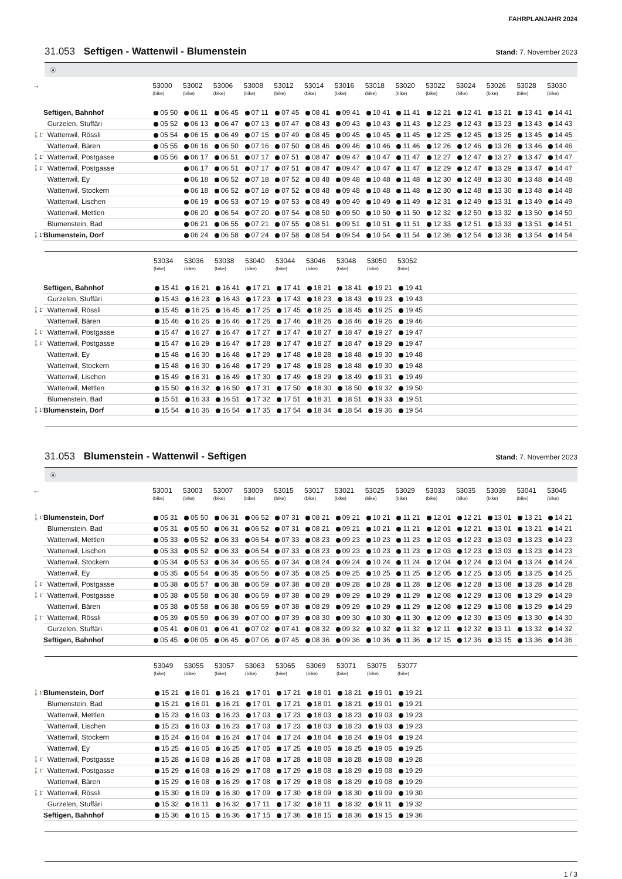FAHRPLANJAHR 2024
31.053 Seftigen - Wattenwil - Blumenstein
Stand: 7. November 2023
Ⓐ
| → | | 53000 (bike) | 53002 (bike) | 53006 (bike) | 53008 (bike) | 53012 (bike) | 53014 (bike) | 53016 (bike) | 53018 (bike) | 53020 (bike) | 53022 (bike) | 53024 (bike) | 53026 (bike) | 53028 (bike) | 53030 (bike) |
| --- | --- | --- | --- | --- | --- | --- | --- | --- | --- | --- | --- | --- | --- | --- | --- |
| | Seftigen, Bahnhof | 05 50 | 06 11 | 06 45 | 07 11 | 07 45 | 08 41 | 09 41 | 10 41 | 11 41 | 12 21 | 12 41 | 13 21 | 13 41 | 14 41 |
| | Gurzelen, Stuffäri | 05 52 | 06 13 | 06 47 | 07 13 | 07 47 | 08 43 | 09 43 | 10 43 | 11 43 | 12 23 | 12 43 | 13 23 | 13 43 | 14 43 |
| 🚶1’ | Wattenwil, Rössli | 05 54 | 06 15 | 06 49 | 07 15 | 07 49 | 08 45 | 09 45 | 10 45 | 11 45 | 12 25 | 12 45 | 13 25 | 13 45 | 14 45 |
| | Wattenwil, Bären | 05 55 | 06 16 | 06 50 | 07 16 | 07 50 | 08 46 | 09 46 | 10 46 | 11 46 | 12 26 | 12 46 | 13 26 | 13 46 | 14 46 |
| 🚶1’ | Wattenwil, Postgasse | 05 56 | 06 17 | 06 51 | 07 17 | 07 51 | 08 47 | 09 47 | 10 47 | 11 47 | 12 27 | 12 47 | 13 27 | 13 47 | 14 47 |
| 🚶1’ | Wattenwil, Postgasse | | 06 17 | 06 51 | 07 17 | 07 51 | 08 47 | 09 47 | 10 47 | 11 47 | 12 29 | 12 47 | 13 29 | 13 47 | 14 47 |
| | Wattenwil, Ey | | 06 18 | 06 52 | 07 18 | 07 52 | 08 48 | 09 48 | 10 48 | 11 48 | 12 30 | 12 48 | 13 30 | 13 48 | 14 48 |
| | Wattenwil, Stockern | | 06 18 | 06 52 | 07 18 | 07 52 | 08 48 | 09 48 | 10 48 | 11 48 | 12 30 | 12 48 | 13 30 | 13 48 | 14 48 |
| | Wattenwil, Lischen | | 06 19 | 06 53 | 07 19 | 07 53 | 08 49 | 09 49 | 10 49 | 11 49 | 12 31 | 12 49 | 13 31 | 13 49 | 14 49 |
| | Wattenwil, Mettlen | | 06 20 | 06 54 | 07 20 | 07 54 | 08 50 | 09 50 | 10 50 | 11 50 | 12 32 | 12 50 | 13 32 | 13 50 | 14 50 |
| | Blumenstein, Bad | | 06 21 | 06 55 | 07 21 | 07 55 | 08 51 | 09 51 | 10 51 | 11 51 | 12 33 | 12 51 | 13 33 | 13 51 | 14 51 |
| 🚶1’ | Blumenstein, Dorf | | 06 24 | 06 58 | 07 24 | 07 58 | 08 54 | 09 54 | 10 54 | 11 54 | 12 36 | 12 54 | 13 36 | 13 54 | 14 54 |
| | | 53034 (bike) | 53036 (bike) | 53038 (bike) | 53040 (bike) | 53044 (bike) | 53046 (bike) | 53048 (bike) | 53050 (bike) | 53052 (bike) | |
| --- | --- | --- | --- | --- | --- | --- | --- | --- | --- | --- | --- |
| | Seftigen, Bahnhof | 15 41 | 16 21 | 16 41 | 17 21 | 17 41 | 18 21 | 18 41 | 19 21 | 19 41 | |
| | Gurzelen, Stuffäri | 15 43 | 16 23 | 16 43 | 17 23 | 17 43 | 18 23 | 18 43 | 19 23 | 19 43 | |
| 🚶1’ | Wattenwil, Rössli | 15 45 | 16 25 | 16 45 | 17 25 | 17 45 | 18 25 | 18 45 | 19 25 | 19 45 | |
| | Wattenwil, Bären | 15 46 | 16 26 | 16 46 | 17 26 | 17 46 | 18 26 | 18 46 | 19 26 | 19 46 | |
| 🚶1’ | Wattenwil, Postgasse | 15 47 | 16 27 | 16 47 | 17 27 | 17 47 | 18 27 | 18 47 | 19 27 | 19 47 | |
| 🚶1’ | Wattenwil, Postgasse | 15 47 | 16 29 | 16 47 | 17 28 | 17 47 | 18 27 | 18 47 | 19 29 | 19 47 | |
| | Wattenwil, Ey | 15 48 | 16 30 | 16 48 | 17 29 | 17 48 | 18 28 | 18 48 | 19 30 | 19 48 | |
| | Wattenwil, Stockern | 15 48 | 16 30 | 16 48 | 17 29 | 17 48 | 18 28 | 18 48 | 19 30 | 19 48 | |
| | Wattenwil, Lischen | 15 49 | 16 31 | 16 49 | 17 30 | 17 49 | 18 29 | 18 49 | 19 31 | 19 49 | |
| | Wattenwil, Mettlen | 15 50 | 16 32 | 16 50 | 17 31 | 17 50 | 18 30 | 18 50 | 19 32 | 19 50 | |
| | Blumenstein, Bad | 15 51 | 16 33 | 16 51 | 17 32 | 17 51 | 18 31 | 18 51 | 19 33 | 19 51 | |
| 🚶1’ | Blumenstein, Dorf | 15 54 | 16 36 | 16 54 | 17 35 | 17 54 | 18 34 | 18 54 | 19 36 | 19 54 | |
31.053 Blumenstein - Wattenwil - Seftigen
Stand: 7. November 2023
Ⓐ
| ← | | 53001 (bike) | 53003 (bike) | 53007 (bike) | 53009 (bike) | 53015 (bike) | 53017 (bike) | 53021 (bike) | 53025 (bike) | 53029 (bike) | 53033 (bike) | 53035 (bike) | 53039 (bike) | 53041 (bike) | 53045 (bike) |
| --- | --- | --- | --- | --- | --- | --- | --- | --- | --- | --- | --- | --- | --- | --- | --- |
| 🚶1’ | Blumenstein, Dorf | 05 31 | 05 50 | 06 31 | 06 52 | 07 31 | 08 21 | 09 21 | 10 21 | 11 21 | 12 01 | 12 21 | 13 01 | 13 21 | 14 21 |
| | Blumenstein, Bad | 05 31 | 05 50 | 06 31 | 06 52 | 07 31 | 08 21 | 09 21 | 10 21 | 11 21 | 12 01 | 12 21 | 13 01 | 13 21 | 14 21 |
| | Wattenwil, Mettlen | 05 33 | 05 52 | 06 33 | 06 54 | 07 33 | 08 23 | 09 23 | 10 23 | 11 23 | 12 03 | 12 23 | 13 03 | 13 23 | 14 23 |
| | Wattenwil, Lischen | 05 33 | 05 52 | 06 33 | 06 54 | 07 33 | 08 23 | 09 23 | 10 23 | 11 23 | 12 03 | 12 23 | 13 03 | 13 23 | 14 23 |
| | Wattenwil, Stockern | 05 34 | 05 53 | 06 34 | 06 55 | 07 34 | 08 24 | 09 24 | 10 24 | 11 24 | 12 04 | 12 24 | 13 04 | 13 24 | 14 24 |
| | Wattenwil, Ey | 05 35 | 05 54 | 06 35 | 06 56 | 07 35 | 08 25 | 09 25 | 10 25 | 11 25 | 12 05 | 12 25 | 13 05 | 13 25 | 14 25 |
| 🚶1’ | Wattenwil, Postgasse | 05 38 | 05 57 | 06 38 | 06 59 | 07 38 | 08 28 | 09 28 | 10 28 | 11 28 | 12 08 | 12 28 | 13 08 | 13 28 | 14 28 |
| 🚶1’ | Wattenwil, Postgasse | 05 38 | 05 58 | 06 38 | 06 59 | 07 38 | 08 29 | 09 29 | 10 29 | 11 29 | 12 08 | 12 29 | 13 08 | 13 29 | 14 29 |
| | Wattenwil, Bären | 05 38 | 05 58 | 06 38 | 06 59 | 07 38 | 08 29 | 09 29 | 10 29 | 11 29 | 12 08 | 12 29 | 13 08 | 13 29 | 14 29 |
| 🚶1’ | Wattenwil, Rössli | 05 39 | 05 59 | 06 39 | 07 00 | 07 39 | 08 30 | 09 30 | 10 30 | 11 30 | 12 09 | 12 30 | 13 09 | 13 30 | 14 30 |
| | Gurzelen, Stuffäri | 05 41 | 06 01 | 06 41 | 07 02 | 07 41 | 08 32 | 09 32 | 10 32 | 11 32 | 12 11 | 12 32 | 13 11 | 13 32 | 14 32 |
| | Seftigen, Bahnhof | 05 45 | 06 05 | 06 45 | 07 06 | 07 45 | 08 36 | 09 36 | 10 36 | 11 36 | 12 15 | 12 36 | 13 15 | 13 36 | 14 36 |
| | | 53049 (bike) | 53055 (bike) | 53057 (bike) | 53063 (bike) | 53065 (bike) | 53069 (bike) | 53071 (bike) | 53075 (bike) | 53077 (bike) | |
| --- | --- | --- | --- | --- | --- | --- | --- | --- | --- | --- | --- |
| 🚶1’ | Blumenstein, Dorf | 15 21 | 16 01 | 16 21 | 17 01 | 17 21 | 18 01 | 18 21 | 19 01 | 19 21 | |
| | Blumenstein, Bad | 15 21 | 16 01 | 16 21 | 17 01 | 17 21 | 18 01 | 18 21 | 19 01 | 19 21 | |
| | Wattenwil, Mettlen | 15 23 | 16 03 | 16 23 | 17 03 | 17 23 | 18 03 | 18 23 | 19 03 | 19 23 | |
| | Wattenwil, Lischen | 15 23 | 16 03 | 16 23 | 17 03 | 17 23 | 18 03 | 18 23 | 19 03 | 19 23 | |
| | Wattenwil, Stockern | 15 24 | 16 04 | 16 24 | 17 04 | 17 24 | 18 04 | 18 24 | 19 04 | 19 24 | |
| | Wattenwil, Ey | 15 25 | 16 05 | 16 25 | 17 05 | 17 25 | 18 05 | 18 25 | 19 05 | 19 25 | |
| 🚶1’ | Wattenwil, Postgasse | 15 28 | 16 08 | 16 28 | 17 08 | 17 28 | 18 08 | 18 28 | 19 08 | 19 28 | |
| 🚶1’ | Wattenwil, Postgasse | 15 29 | 16 08 | 16 29 | 17 08 | 17 29 | 18 08 | 18 29 | 19 08 | 19 29 | |
| | Wattenwil, Bären | 15 29 | 16 08 | 16 29 | 17 08 | 17 29 | 18 08 | 18 29 | 19 08 | 19 29 | |
| 🚶1’ | Wattenwil, Rössli | 15 30 | 16 09 | 16 30 | 17 09 | 17 30 | 18 09 | 18 30 | 19 09 | 19 30 | |
| | Gurzelen, Stuffäri | 15 32 | 16 11 | 16 32 | 17 11 | 17 32 | 18 11 | 18 32 | 19 11 | 19 32 | |
| | Seftigen, Bahnhof | 15 36 | 16 15 | 16 36 | 17 15 | 17 36 | 18 15 | 18 36 | 19 15 | 19 36 | |
1 / 3